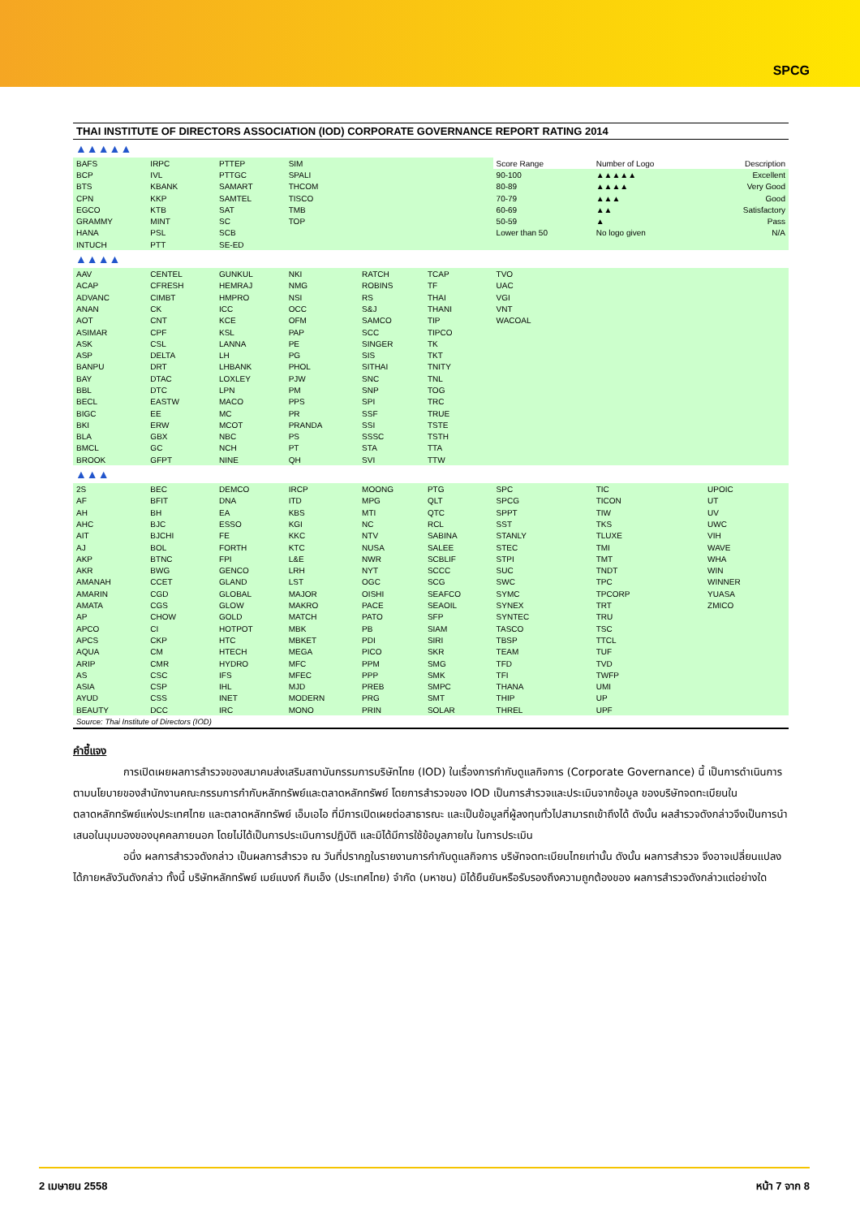SPCG
THAI INSTITUTE OF DIRECTORS ASSOCIATION (IOD) CORPORATE GOVERNANCE REPORT RATING 2014
| ▲▲▲▲▲ | | | | | | | | |
| BAFS | IRPC | PTTEP | SIM | | | Score Range | Number of Logo | Description |
| BCP | IVL | PTTGC | SPALI | | | 90-100 | ▲▲▲▲▲ | Excellent |
| BTS | KBANK | SAMART | THCOM | | | 80-89 | ▲▲▲▲ | Very Good |
| CPN | KKP | SAMTEL | TISCO | | | 70-79 | ▲▲▲ | Good |
| EGCO | KTB | SAT | TMB | | | 60-69 | ▲▲ | Satisfactory |
| GRAMMY | MINT | SC | TOP | | | 50-59 | ▲ | Pass |
| HANA | PSL | SCB | | | | Lower than 50 | No logo given | N/A |
| INTUCH | PTT | SE-ED | | | | | | |
| ▲▲▲▲ | | | | | | | | |
| AAV | CENTEL | GUNKUL | NKI | RATCH | TCAP | TVO | | |
| ACAP | CFRESH | HEMRAJ | NMG | ROBINS | TF | UAC | | |
| ADVANC | CIMBT | HMPRO | NSI | RS | THAI | VGI | | |
| ANAN | CK | ICC | OCC | S&J | THANI | VNT | | |
| AOT | CNT | KCE | OFM | SAMCO | TIP | WACOAL | | |
| ASIMAR | CPF | KSL | PAP | SCC | TIPCO | | | |
| ASK | CSL | LANNA | PE | SINGER | TK | | | |
| ASP | DELTA | LH | PG | SIS | TKT | | | |
| BANPU | DRT | LHBANK | PHOL | SITHAI | TNITY | | | |
| BAY | DTAC | LOXLEY | PJW | SNC | TNL | | | |
| BBL | DTC | LPN | PM | SNP | TOG | | | |
| BECL | EASTW | MACO | PPS | SPI | TRC | | | |
| BIGC | EE | MC | PR | SSF | TRUE | | | |
| BKI | ERW | MCOT | PRANDA | SSI | TSTE | | | |
| BLA | GBX | NBC | PS | SSSC | TSTH | | | |
| BMCL | GC | NCH | PT | STA | TTA | | | |
| BROOK | GFPT | NINE | QH | SVI | TTW | | | |
| ▲▲▲ | | | | | | | | |
| 2S | BEC | DEMCO | IRCP | MOONG | PTG | SPC | TIC | UPOIC |
| AF | BFIT | DNA | ITD | MPG | QLT | SPCG | TICON | UT |
| AH | BH | EA | KBS | MTI | QTC | SPPT | TIW | UV |
| AHC | BJC | ESSO | KGI | NC | RCL | SST | TKS | UWC |
| AIT | BJCHI | FE | KKC | NTV | SABINA | STANLY | TLUXE | VIH |
| AJ | BOL | FORTH | KTC | NUSA | SALEE | STEC | TMI | WAVE |
| AKP | BTNC | FPI | L&E | NWR | SCBLIF | STPI | TMT | WHA |
| AKR | BWG | GENCO | LRH | NYT | SCCC | SUC | TNDT | WIN |
| AMANAH | CCET | GLAND | LST | OGC | SCG | SWC | TPC | WINNER |
| AMARIN | CGD | GLOBAL | MAJOR | OISHI | SEAFCO | SYMC | TPCORP | YUASA |
| AMATA | CGS | GLOW | MAKRO | PACE | SEAOIL | SYNEX | TRT | ZMICO |
| AP | CHOW | GOLD | MATCH | PATO | SFP | SYNTEC | TRU | |
| APCO | CI | HOTPOT | MBK | PB | SIAM | TASCO | TSC | |
| APCS | CKP | HTC | MBKET | PDI | SIRI | TBSP | TTCL | |
| AQUA | CM | HTECH | MEGA | PICO | SKR | TEAM | TUF | |
| ARIP | CMR | HYDRO | MFC | PPM | SMG | TFD | TVD | |
| AS | CSC | IFS | MFEC | PPP | SMK | TFI | TWFP | |
| ASIA | CSP | IHL | MJD | PREB | SMPC | THANA | UMI | |
| AYUD | CSS | INET | MODERN | PRG | SMT | THIP | UP | |
| BEAUTY | DCC | IRC | MONO | PRIN | SOLAR | THREL | UPF | |
Source: Thai Institute of Directors (IOD)
คำชี้แจง
การเปิดเผยผลการสำรวจของสมาคมส่งเสริมสถาบันกรรมการบริษัทไทย (IOD) ในเรื่องการกำกับดูแลกิจการ (Corporate Governance) นี้ เป็นการดำเนินการตามนโยบายของสำนักงานคณะกรรมการกำกับหลักทรัพย์และตลาดหลักทรัพย์ โดยการสำรวจของ IOD เป็นการสำรวจและประเมินจากข้อมูล ของบริษัทจดทะเบียนในตลาดหลักทรัพย์แห่งประเทศไทย และตลาดหลักทรัพย์ เอ็มเอไอ ที่มีการเปิดเผยต่อสาธารณะ และเป็นข้อมูลที่ผู้ลงทุนทั่วไปสามารถเข้าถึงได้ ดังนั้น ผลสำรวจดังกล่าวจึงเป็นการนำเสนอในมุมมองของบุคคลภายนอก โดยไม่ได้เป็นการประเมินการปฏิบัติ และมิได้มีการใช้ข้อมูลภายใน ในการประเมิน
อนึ่ง ผลการสำรวจดังกล่าว เป็นผลการสำรวจ ณ วันที่ปรากฏในรายงานการกำกับดูแลกิจการ บริษัทจดทะเบียนไทยเท่านั้น ดังนั้น ผลการสำรวจ จึงอาจเปลี่ยนแปลงได้ภายหลังวันดังกล่าว ทั้งนี้ บริษัทหลักทรัพย์ เมย์แบงก์ กิมเอ็ง (ประเทศไทย) จำกัด (มหาชน) มิได้ยืนยันหรือรับรองถึงความถูกต้องของ ผลการสำรวจดังกล่าวแต่อย่างใด
2 เมษายน 2558 หน้า 7 จาก 8